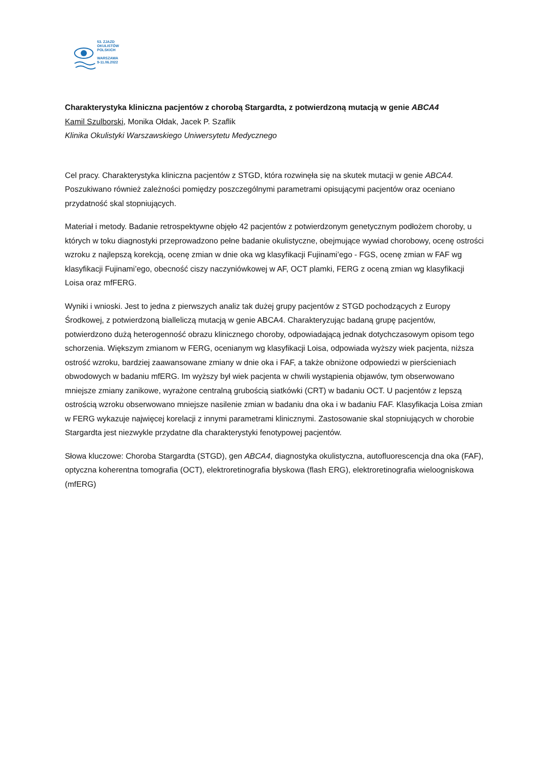53. ZJAZD
OKULISTÓW
POLSKICH
WARSZAWA
9-11.06.2022
Charakterystyka kliniczna pacjentów z chorobą Stargardta, z potwierdzoną mutacją w genie ABCA4
Kamil Szulborski, Monika Ołdak, Jacek P. Szaflik
Klinika Okulistyki Warszawskiego Uniwersytetu Medycznego
Cel pracy. Charakterystyka kliniczna pacjentów z STGD, która rozwinęła się na skutek mutacji w genie ABCA4. Poszukiwano również zależności pomiędzy poszczególnymi parametrami opisującymi pacjentów oraz oceniano przydatność skal stopniujących.
Materiał i metody. Badanie retrospektywne objęło 42 pacjentów z potwierdzonym genetycznym podłożem choroby, u których w toku diagnostyki przeprowadzono pełne badanie okulistyczne, obejmujące wywiad chorobowy, ocenę ostrości wzroku z najlepszą korekcją, ocenę zmian w dnie oka wg klasyfikacji Fujinami’ego - FGS, ocenę zmian w FAF wg klasyfikacji Fujinami’ego, obecność ciszy naczyniówkowej w AF, OCT plamki, FERG z oceną zmian wg klasyfikacji Loisa oraz mfFERG.
Wyniki i wnioski. Jest to jedna z pierwszych analiz tak dużej grupy pacjentów z STGD pochodzących z Europy Środkowej, z potwierdzoną bialleliczą mutacją w genie ABCA4. Charakteryzując badaną grupę pacjentów, potwierdzono dużą heterogenność obrazu klinicznego choroby, odpowiadającą jednak dotychczasowym opisom tego schorzenia. Większym zmianom w FERG, ocenianym wg klasyfikacji Loisa, odpowiada wyższy wiek pacjenta, niższa ostrość wzroku, bardziej zaawansowane zmiany w dnie oka i FAF, a także obniżone odpowiedzi w pierścieniach obwodowych w badaniu mfERG. Im wyższy był wiek pacjenta w chwili wystąpienia objawów, tym obserwowano mniejsze zmiany zanikowe, wyrażone centralną grubością siatkówki (CRT) w badaniu OCT. U pacjentów z lepszą ostrością wzroku obserwowano mniejsze nasilenie zmian w badaniu dna oka i w badaniu FAF. Klasyfikacja Loisa zmian w FERG wykazuje najwięcej korelacji z innymi parametrami klinicznymi. Zastosowanie skal stopniujących w chorobie Stargardta jest niezwykle przydatne dla charakterystyki fenotypowej pacjentów.
Słowa kluczowe: Choroba Stargardta (STGD), gen ABCA4, diagnostyka okulistyczna, autofluorescencja dna oka (FAF), optyczna koherentna tomografia (OCT), elektroretinografia błyskowa (flash ERG), elektroretinografia wieloogniskowa (mfERG)